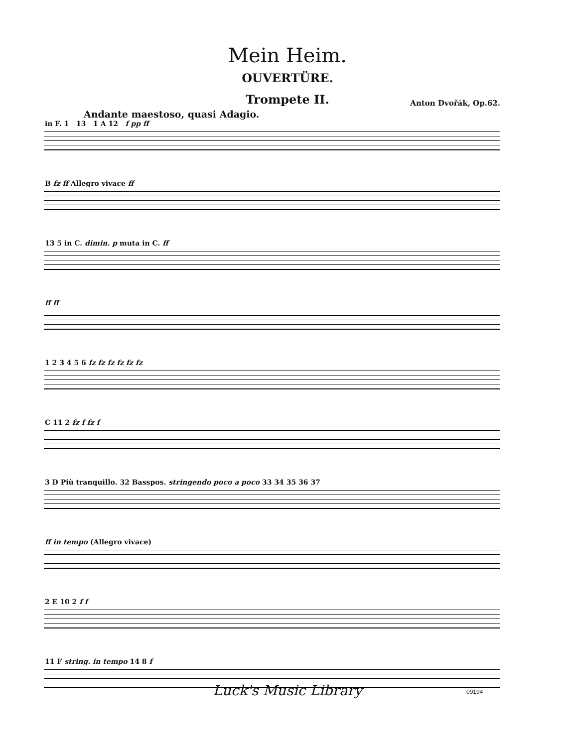Mein Heim.
OUVERTÜRE.
Trompete II.
Anton Dvořák, Op.62.
Andante maestoso, quasi Adagio.
in F. 1 13 1 A 12 f pp ff
B fz ff Allegro vivace ff
13 5 in C. dimin. p muta in C. ff
ff ff
1 2 3 4 5 6 fz fz fz fz fz fz
C 11 2 fz f fz f
3 D Più tranquillo. 32 Basspos. stringendo poco a poco 33 34 35 36 37
ff in tempo (Allegro vivace)
2 E 10 2 f f
11 F string. in tempo 14 8 f
Luck's Music Library 09194